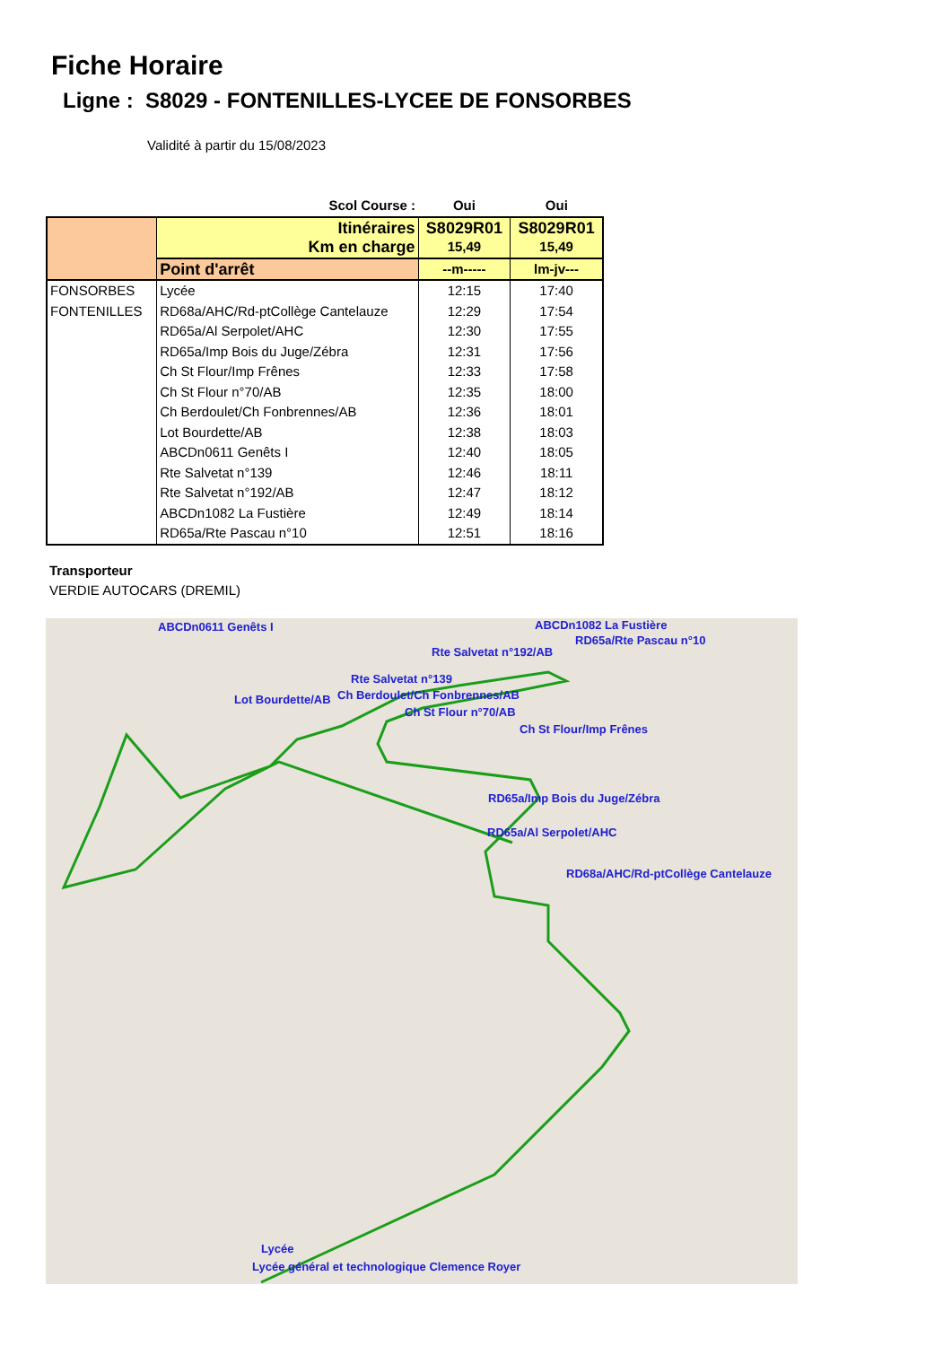Fiche Horaire
Ligne : S8029 - FONTENILLES-LYCEE DE FONSORBES
Validité à partir du 15/08/2023
| Scol Course : | | Oui | Oui | |
| --- | --- | --- | --- | --- |
| | Itinéraires Km en charge | S8029R01 15,49 | S8029R01 15,49 | |
| | Point d'arrêt | --m----- | lm-jv--- | |
| | FONSORBES | Lycée | 12:15 | 17:40 |
| FONTENILLES | RD68a/AHC/Rd-ptCollège Cantelauze | 12:29 | 17:54 | |
| | RD65a/Al Serpolet/AHC | 12:30 | 17:55 | |
| | RD65a/Imp Bois du Juge/Zébra | 12:31 | 17:56 | |
| | Ch St Flour/Imp Frênes | 12:33 | 17:58 | |
| | Ch St Flour n°70/AB | 12:35 | 18:00 | |
| | Ch Berdoulet/Ch Fonbrennes/AB | 12:36 | 18:01 | |
| | Lot Bourdette/AB | 12:38 | 18:03 | |
| | ABCDn0611 Genêts I | 12:40 | 18:05 | |
| | Rte Salvetat n°139 | 12:46 | 18:11 | |
| | Rte Salvetat n°192/AB | 12:47 | 18:12 | |
| | ABCDn1082 La Fustière | 12:49 | 18:14 | |
| | RD65a/Rte Pascau n°10 | 12:51 | 18:16 | |
Transporteur
VERDIE AUTOCARS (DREMIL)
ABCDn0611 Genêts I ABCDn1082 La Fustière
RD65a/Rte Pascau n°10
Rte Salvetat n°192/AB
Rte Salvetat n°139
Lot Bourdette/AB Ch Berdoulet/Ch Fonbrennes/AB
Ch St Flour n°70/AB
Ch St Flour/Imp Frênes
RD65a/Imp Bois du Juge/Zébra
RD65a/Al Serpolet/AHC
RD68a/AHC/Rd-ptCollège Cantelauze
Lycée
Lycée général et technologique Clemence Royer